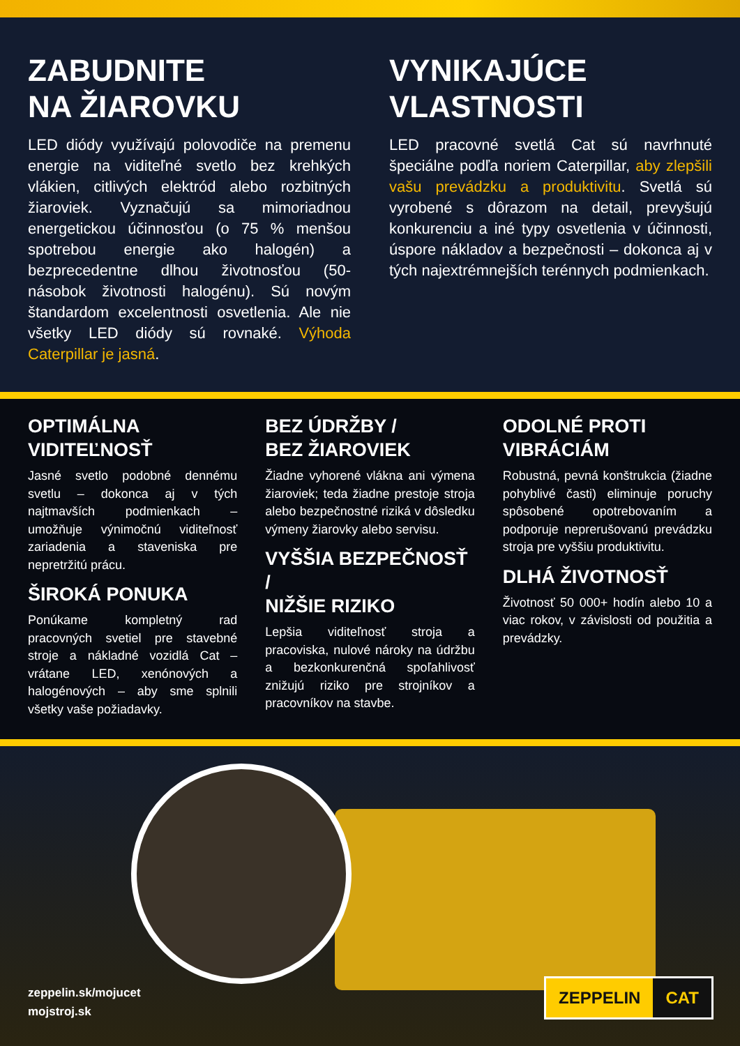ZABUDNITE
NA ŽIAROVKU
LED diódy využívajú polovodiče na premenu energie na viditeľné svetlo bez krehkých vlákien, citlivých elektród alebo rozbitných žiaroviek. Vyznačujú sa mimoriadnou energetickou účinnosťou (o 75 % menšou spotrebou energie ako halogén) a bezprecedentne dlhou životnosťou (50-násobok životnosti halogénu). Sú novým štandardom excelentnosti osvetlenia. Ale nie všetky LED diódy sú rovnaké. Výhoda Caterpillar je jasná.
VYNIKAJÚCE
VLASTNOSTI
LED pracovné svetlá Cat sú navrhnuté špeciálne podľa noriem Caterpillar, aby zlepšili vašu prevádzku a produktivitu. Svetlá sú vyrobené s dôrazom na detail, prevyšujú konkurenciu a iné typy osvetlenia v účinnosti, úspore nákladov a bezpečnosti – dokonca aj v tých najextrémnejších terénnych podmienkach.
OPTIMÁLNA
VIDITEĽNOSŤ
Jasné svetlo podobné dennému svetlu – dokonca aj v tých najtmavších podmienkach – umožňuje výnimočnú viditeľnosť zariadenia a staveniska pre nepretržitú prácu.
ŠIROKÁ PONUKA
Ponúkame kompletný rad pracovných svetiel pre stavebné stroje a nákladné vozidlá Cat – vrátane LED, xenónových a halogénových – aby sme splnili všetky vaše požiadavky.
BEZ ÚDRŽBY /
BEZ ŽIAROVIEK
Žiadne vyhorené vlákna ani výmena žiaroviek; teda žiadne prestoje stroja alebo bezpečnostné riziká v dôsledku výmeny žiarovky alebo servisu.
VYŠŠIA BEZPEČNOSŤ /
NIŽŠIE RIZIKO
Lepšia viditeľnosť stroja a pracoviska, nulové nároky na údržbu a bezkonkurenčná spoľahlivosť znižujú riziko pre strojníkov a pracovníkov na stavbe.
ODOLNÉ PROTI
VIBRÁCIÁM
Robustná, pevná konštrukcia (žiadne pohyblivé časti) eliminuje poruchy spôsobené opotrebovaním a podporuje neprerušovanú prevádzku stroja pre vyššiu produktivitu.
DLHÁ ŽIVOTNOSŤ
Životnosť 50 000+ hodín alebo 10 a viac rokov, v závislosti od použitia a prevádzky.
zeppelin.sk/mojucet
mojstroj.sk
ZEPPELIN CAT